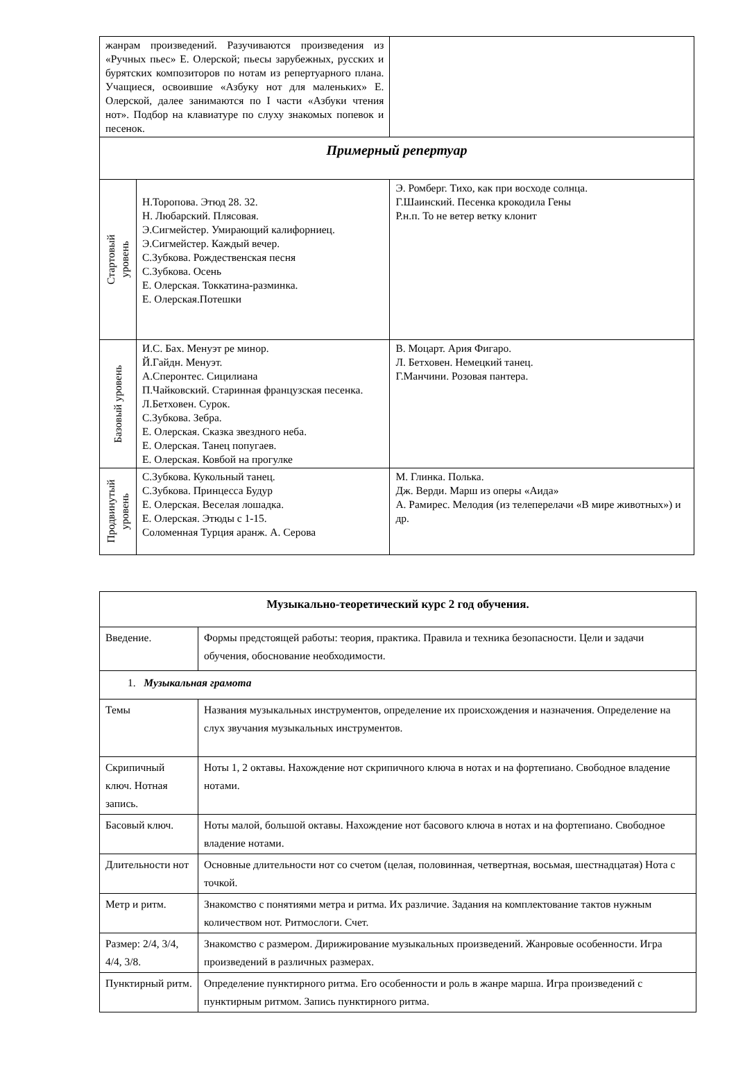| жанрам произведений. Разучиваются произведения из «Ручных пьес» Е. Олерской; пьесы зарубежных, русских и бурятских композиторов по нотам из репертуарного плана. Учащиеся, освоившие «Азбуку нот для маленьких» Е. Олерской, далее занимаются по I части «Азбуки чтения нот». Подбор на клавиатуре по слуху знакомых попевок и песенок. | | |
| Примерный репертуар | | |
| Стартовый уровень | Н.Торопова. Этюд 28. 32. Н. Любарский. Плясовая. Э.Сигмейстер. Умирающий калифорниец. Э.Сигмейстер. Каждый вечер. С.Зубкова. Рождественская песня С.Зубкова. Осень Е. Олерская. Токкатина-разминка. Е. Олерская.Потешки | Э. Ромберг. Тихо, как при восходе солнца. Г.Шаинский. Песенка крокодила Гены Р.н.п. То не ветер ветку клонит |
| Базовый уровень | И.С. Бах. Менуэт ре минор. Й.Гайдн. Менуэт. А.Сперонтес. Сицилиана П.Чайковский. Старинная французская песенка. Л.Бетховен. Сурок. С.Зубкова. Зебра. Е. Олерская. Сказка звездного неба. Е. Олерская. Танец попугаев. Е. Олерская. Ковбой на прогулке | В. Моцарт. Ария Фигаро. Л. Бетховен. Немецкий танец. Г.Манчини. Розовая пантера. |
| Продвинутый уровень | С.Зубкова. Кукольный танец. С.Зубкова. Принцесса Будур Е. Олерская. Веселая лошадка. Е. Олерская. Этюды с 1-15. Соломенная Турция аранж. А. Серова | М. Глинка. Полька. Дж. Верди. Марш из оперы «Аида» А. Рамирес. Мелодия (из телеперелачи «В мире животных») и др. |
| Музыкально-теоретический курс 2 год обучения. | |
| --- | --- |
| Введение. | Формы предстоящей работы: теория, практика. Правила и техника безопасности. Цели и задачи обучения, обоснование необходимости. |
| 1. Музыкальная грамота | |
| Темы | Названия музыкальных инструментов, определение их происхождения и назначения. Определение на слух звучания музыкальных инструментов. |
| Скрипичный ключ. Нотная запись. | Ноты 1, 2 октавы. Нахождение нот скрипичного ключа в нотах и на фортепиано. Свободное владение нотами. |
| Басовый ключ. | Ноты малой, большой октавы. Нахождение нот басового ключа в нотах и на фортепиано. Свободное владение нотами. |
| Длительности нот | Основные длительности нот со счетом (целая, половинная, четвертная, восьмая, шестнадцатая) Нота с точкой. |
| Метр и ритм. | Знакомство с понятиями метра и ритма. Их различие. Задания на комплектование тактов нужным количеством нот. Ритмослоги. Счет. |
| Размер: 2/4, 3/4, 4/4, 3/8. | Знакомство с размером. Дирижирование музыкальных произведений. Жанровые особенности. Игра произведений в различных размерах. |
| Пунктирный ритм. | Определение пунктирного ритма. Его особенности и роль в жанре марша. Игра произведений с пунктирным ритмом. Запись пунктирного ритма. |